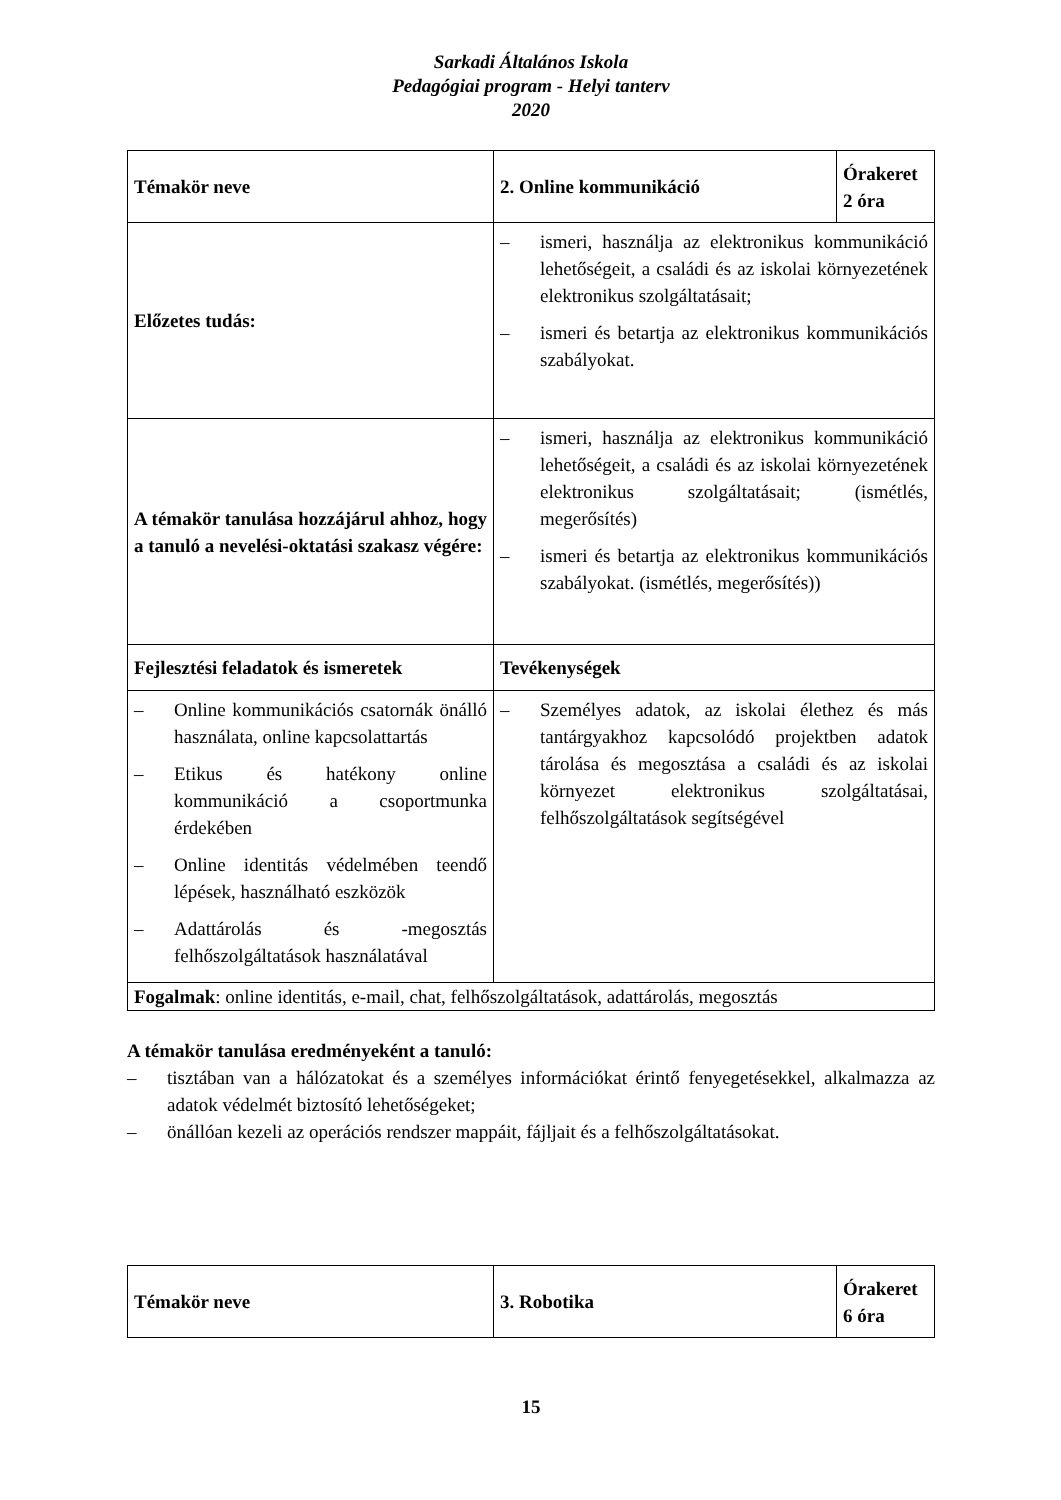Sarkadi Általános Iskola
Pedagógiai program - Helyi tanterv
2020
| Témakör neve | 2. Online kommunikáció | Órakeret 2 óra |
| Előzetes tudás: | – ismeri, használja az elektronikus kommunikáció lehetőségeit, a családi és az iskolai környezetének elektronikus szolgáltatásait; – ismeri és betartja az elektronikus kommunikációs szabályokat. | |
| A témakör tanulása hozzájárul ahhoz, hogy a tanuló a nevelési-oktatási szakasz végére: | – ismeri, használja az elektronikus kommunikáció lehetőségeit, a családi és az iskolai környezetének elektronikus szolgáltatásait; (ismétlés, megerősítés) – ismeri és betartja az elektronikus kommunikációs szabályokat. (ismétlés, megerősítés)) | |
| Fejlesztési feladatok és ismeretek | Tevékenységek | |
| – Online kommunikációs csatornák önálló használata, online kapcsolattartás – Etikus és hatékony online kommunikáció a csoportmunka érdekében – Online identitás védelmében teendő lépések, használható eszközök – Adattárolás és -megosztás felhőszolgáltatások használatával | – Személyes adatok, az iskolai élethez és más tantárgyakhoz kapcsolódó projektben adatok tárolása és megosztása a családi és az iskolai környezet elektronikus szolgáltatásai, felhőszolgáltatások segítségével | |
| Fogalmak : online identitás, e-mail, chat, felhőszolgáltatások, adattárolás, megosztás | | |
A témakör tanulása eredményeként a tanuló:
– tisztában van a hálózatokat és a személyes információkat érintő fenyegetésekkel, alkalmazza az adatok védelmét biztosító lehetőségeket;
– önállóan kezeli az operációs rendszer mappáit, fájljait és a felhőszolgáltatásokat.
| Témakör neve | 3. Robotika | Órakeret 6 óra |
15